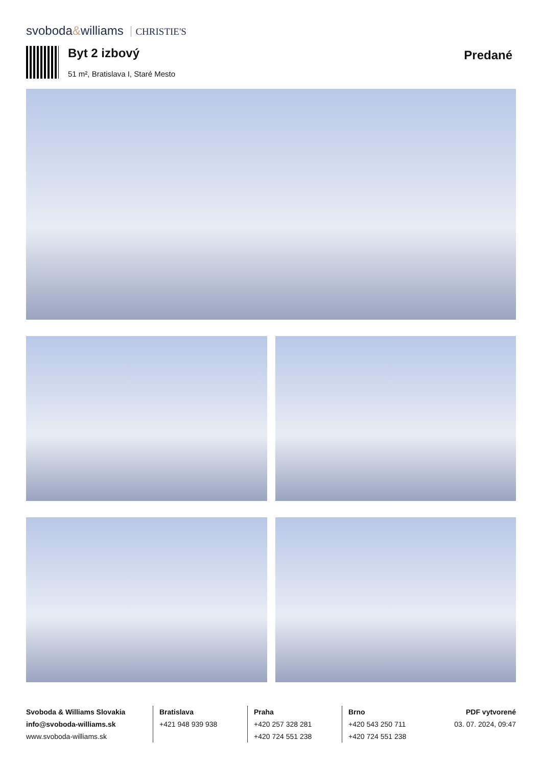svoboda&williams CHRISTIE'S
Byt 2 izbový
51 m², Bratislava I, Staré Mesto
Predané
Svoboda & Williams Slovakia
info@svoboda-williams.sk
www.svoboda-williams.sk
Bratislava
+421 948 939 938
Praha
+420 257 328 281
+420 724 551 238
Brno
+420 543 250 711
+420 724 551 238
PDF vytvorené
03. 07. 2024, 09:47